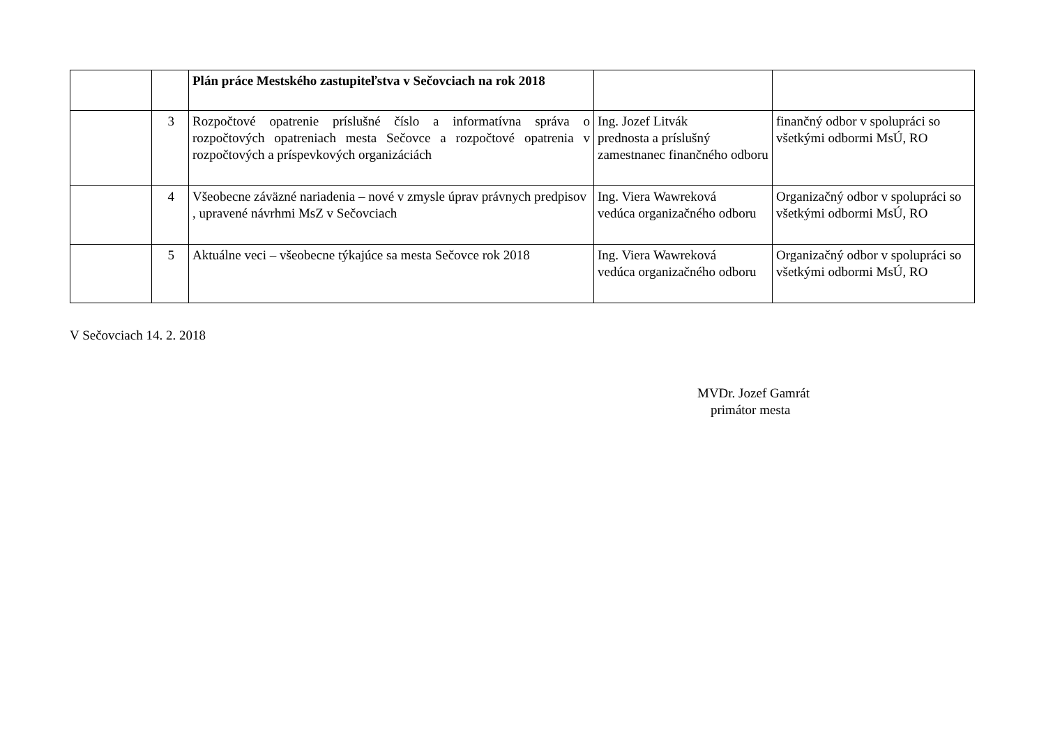| | | Plán práce Mestského zastupiteľstva v Sečovciach na rok 2018 | | |
| | 3 | Rozpočtové opatrenie príslušné číslo a informatívna správa o rozpočtových opatreniach mesta Sečovce a rozpočtové opatrenia v rozpočtových a príspevkových organizáciách | Ing. Jozef Litvák prednosta a príslušný zamestnanec finančného odboru | finančný odbor v spolupráci so všetkými odbormi MsÚ, RO |
| | 4 | Všeobecne záväzné nariadenia – nové v zmysle úprav právnych predpisov , upravené návrhmi MsZ v Sečovciach | Ing. Viera Wawreková vedúca organizačného odboru | Organizačný odbor v spolupráci so všetkými odbormi MsÚ, RO |
| | 5 | Aktuálne veci – všeobecne týkajúce sa mesta Sečovce rok 2018 | Ing. Viera Wawreková vedúca organizačného odboru | Organizačný odbor v spolupráci so všetkými odbormi MsÚ, RO |
V Sečovciach 14. 2. 2018
MVDr. Jozef Gamrát
primátor mesta